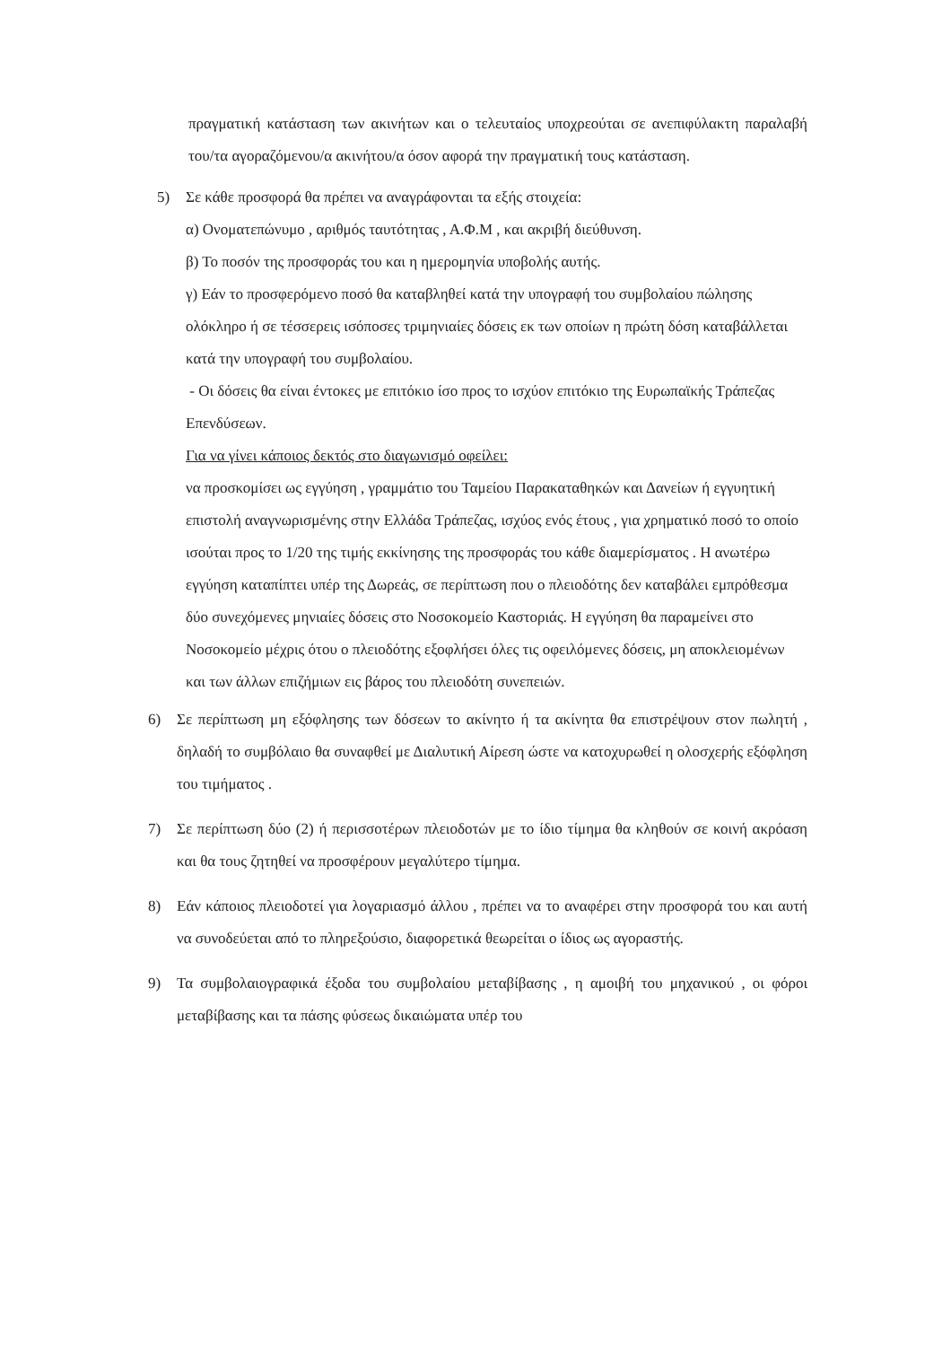πραγματική κατάσταση των ακινήτων και ο τελευταίος υποχρεούται σε ανεπιφύλακτη παραλαβή του/τα αγοραζόμενου/α ακινήτου/α όσον αφορά την πραγματική τους κατάσταση.
5) Σε κάθε προσφορά θα πρέπει να αναγράφονται τα εξής στοιχεία:
α) Ονοματεπώνυμο , αριθμός ταυτότητας , Α.Φ.Μ , και ακριβή διεύθυνση.
β) Το ποσόν της προσφοράς του και η ημερομηνία υποβολής αυτής.
γ) Εάν το προσφερόμενο ποσό θα καταβληθεί κατά την υπογραφή του συμβολαίου πώλησης ολόκληρο ή σε τέσσερεις ισόποσες τριμηνιαίες δόσεις εκ των οποίων η πρώτη δόση καταβάλλεται κατά την υπογραφή του συμβολαίου.
- Οι δόσεις θα είναι έντοκες με επιτόκιο ίσο προς το ισχύον επιτόκιο της Ευρωπαϊκής Τράπεζας Επενδύσεων.
Για να γίνει κάποιος δεκτός στο διαγωνισμό οφείλει:
να προσκομίσει ως εγγύηση , γραμμάτιο του Ταμείου Παρακαταθηκών και Δανείων ή εγγυητική επιστολή αναγνωρισμένης στην Ελλάδα Τράπεζας, ισχύος ενός έτους , για χρηματικό ποσό το οποίο ισούται προς το 1/20 της τιμής εκκίνησης της προσφοράς του κάθε διαμερίσματος . Η ανωτέρω εγγύηση καταπίπτει υπέρ της Δωρεάς, σε περίπτωση που ο πλειοδότης δεν καταβάλει εμπρόθεσμα δύο συνεχόμενες μηνιαίες δόσεις στο Νοσοκομείο Καστοριάς. Η εγγύηση θα παραμείνει στο Νοσοκομείο μέχρις ότου ο πλειοδότης εξοφλήσει όλες τις οφειλόμενες δόσεις, μη αποκλειομένων και των άλλων επιζήμιων εις βάρος του πλειοδότη συνεπειών.
6) Σε περίπτωση μη εξόφλησης των δόσεων το ακίνητο ή τα ακίνητα θα επιστρέψουν στον πωλητή , δηλαδή το συμβόλαιο θα συναφθεί με Διαλυτική Αίρεση ώστε να κατοχυρωθεί η ολοσχερής εξόφληση του τιμήματος .
7) Σε περίπτωση δύο (2) ή περισσοτέρων πλειοδοτών με το ίδιο τίμημα θα κληθούν σε κοινή ακρόαση και θα τους ζητηθεί να προσφέρουν μεγαλύτερο τίμημα.
8) Εάν κάποιος πλειοδοτεί για λογαριασμό άλλου , πρέπει να το αναφέρει στην προσφορά του και αυτή να συνοδεύεται από το πληρεξούσιο, διαφορετικά θεωρείται ο ίδιος ως αγοραστής.
9) Τα συμβολαιογραφικά έξοδα του συμβολαίου μεταβίβασης , η αμοιβή του μηχανικού , οι φόροι μεταβίβασης και τα πάσης φύσεως δικαιώματα υπέρ του